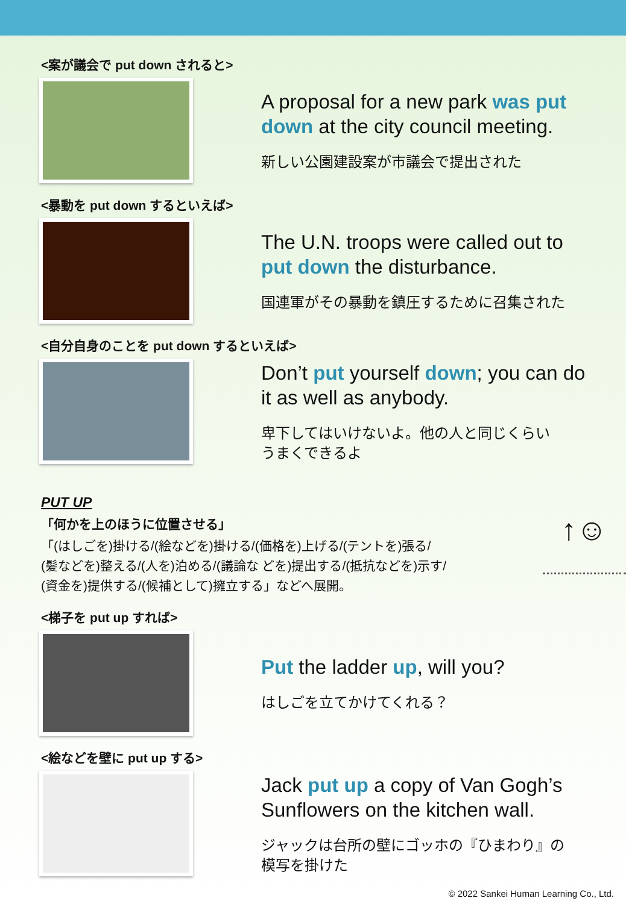<案が議会で put down されると>
A proposal for a new park was put down at the city council meeting.
新しい公園建設案が市議会で提出された
<暴動を put down するといえば>
The U.N. troops were called out to put down the disturbance.
国連軍がその暴動を鎮圧するために召集された
<自分自身のことを put down するといえば>
Don’t put yourself down; you can do it as well as anybody.
卑下してはいけないよ。他の人と同じくらい
うまくできるよ
PUT UP
「何かを上のほうに位置させる」
「(はしごを)掛ける/(絵などを)掛ける/(価格を)上げる/(テントを)張る/
(髪などを)整える/(人を)泊める/(議論な どを)提出する/(抵抗などを)示す/
(資金を)提供する/(候補として)擁立する」などへ展開。
↑☺
<梯子を put up すれば>
Put the ladder up, will you?
はしごを立てかけてくれる？
<絵などを壁に put up する>
Jack put up a copy of Van Gogh’s Sunflowers on the kitchen wall.
ジャックは台所の壁にゴッホの『ひまわり』の
模写を掛けた
© 2022 Sankei Human Learning Co., Ltd.